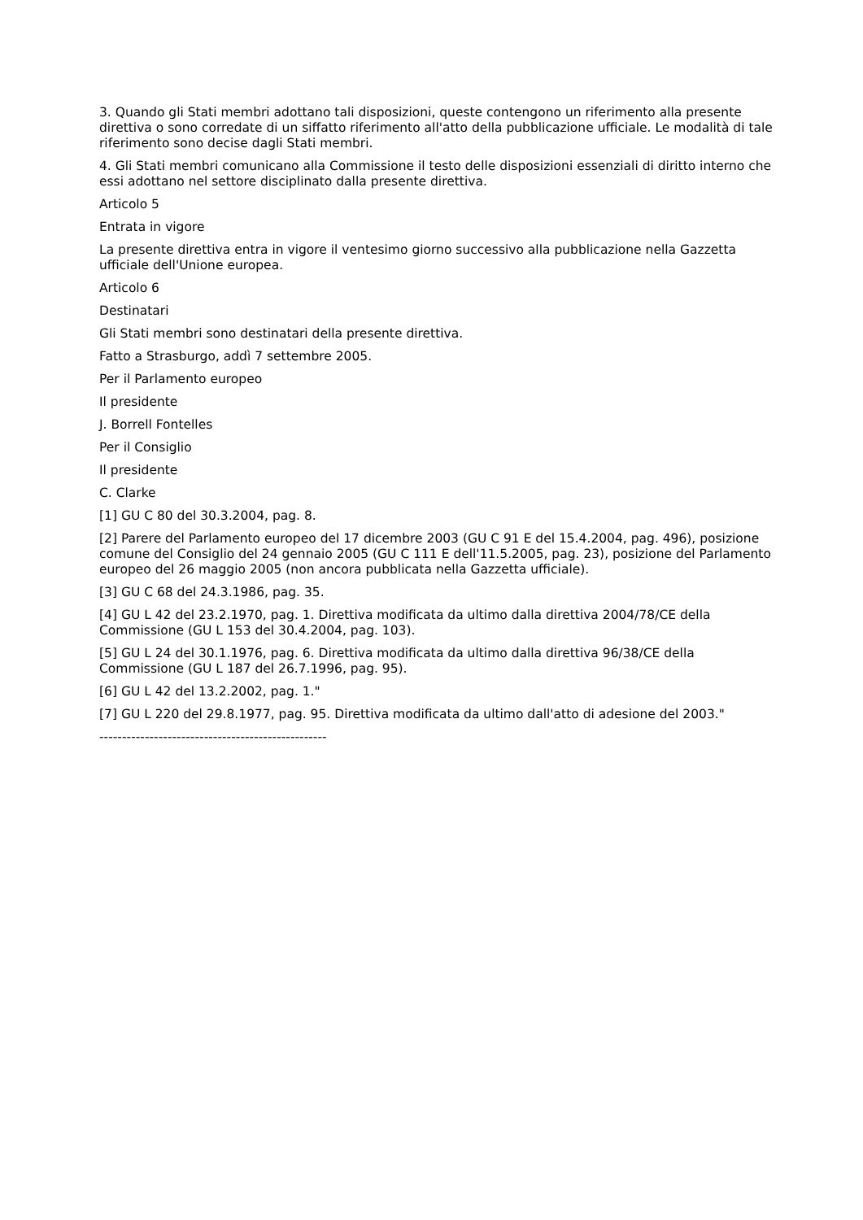3. Quando gli Stati membri adottano tali disposizioni, queste contengono un riferimento alla presente direttiva o sono corredate di un siffatto riferimento all'atto della pubblicazione ufficiale. Le modalità di tale riferimento sono decise dagli Stati membri.
4. Gli Stati membri comunicano alla Commissione il testo delle disposizioni essenziali di diritto interno che essi adottano nel settore disciplinato dalla presente direttiva.
Articolo 5
Entrata in vigore
La presente direttiva entra in vigore il ventesimo giorno successivo alla pubblicazione nella Gazzetta ufficiale dell'Unione europea.
Articolo 6
Destinatari
Gli Stati membri sono destinatari della presente direttiva.
Fatto a Strasburgo, addì 7 settembre 2005.
Per il Parlamento europeo
Il presidente
J. Borrell Fontelles
Per il Consiglio
Il presidente
C. Clarke
[1] GU C 80 del 30.3.2004, pag. 8.
[2] Parere del Parlamento europeo del 17 dicembre 2003 (GU C 91 E del 15.4.2004, pag. 496), posizione comune del Consiglio del 24 gennaio 2005 (GU C 111 E dell'11.5.2005, pag. 23), posizione del Parlamento europeo del 26 maggio 2005 (non ancora pubblicata nella Gazzetta ufficiale).
[3] GU C 68 del 24.3.1986, pag. 35.
[4] GU L 42 del 23.2.1970, pag. 1. Direttiva modificata da ultimo dalla direttiva 2004/78/CE della Commissione (GU L 153 del 30.4.2004, pag. 103).
[5] GU L 24 del 30.1.1976, pag. 6. Direttiva modificata da ultimo dalla direttiva 96/38/CE della Commissione (GU L 187 del 26.7.1996, pag. 95).
[6] GU L 42 del 13.2.2002, pag. 1."
[7] GU L 220 del 29.8.1977, pag. 95. Direttiva modificata da ultimo dall'atto di adesione del 2003."
--------------------------------------------------